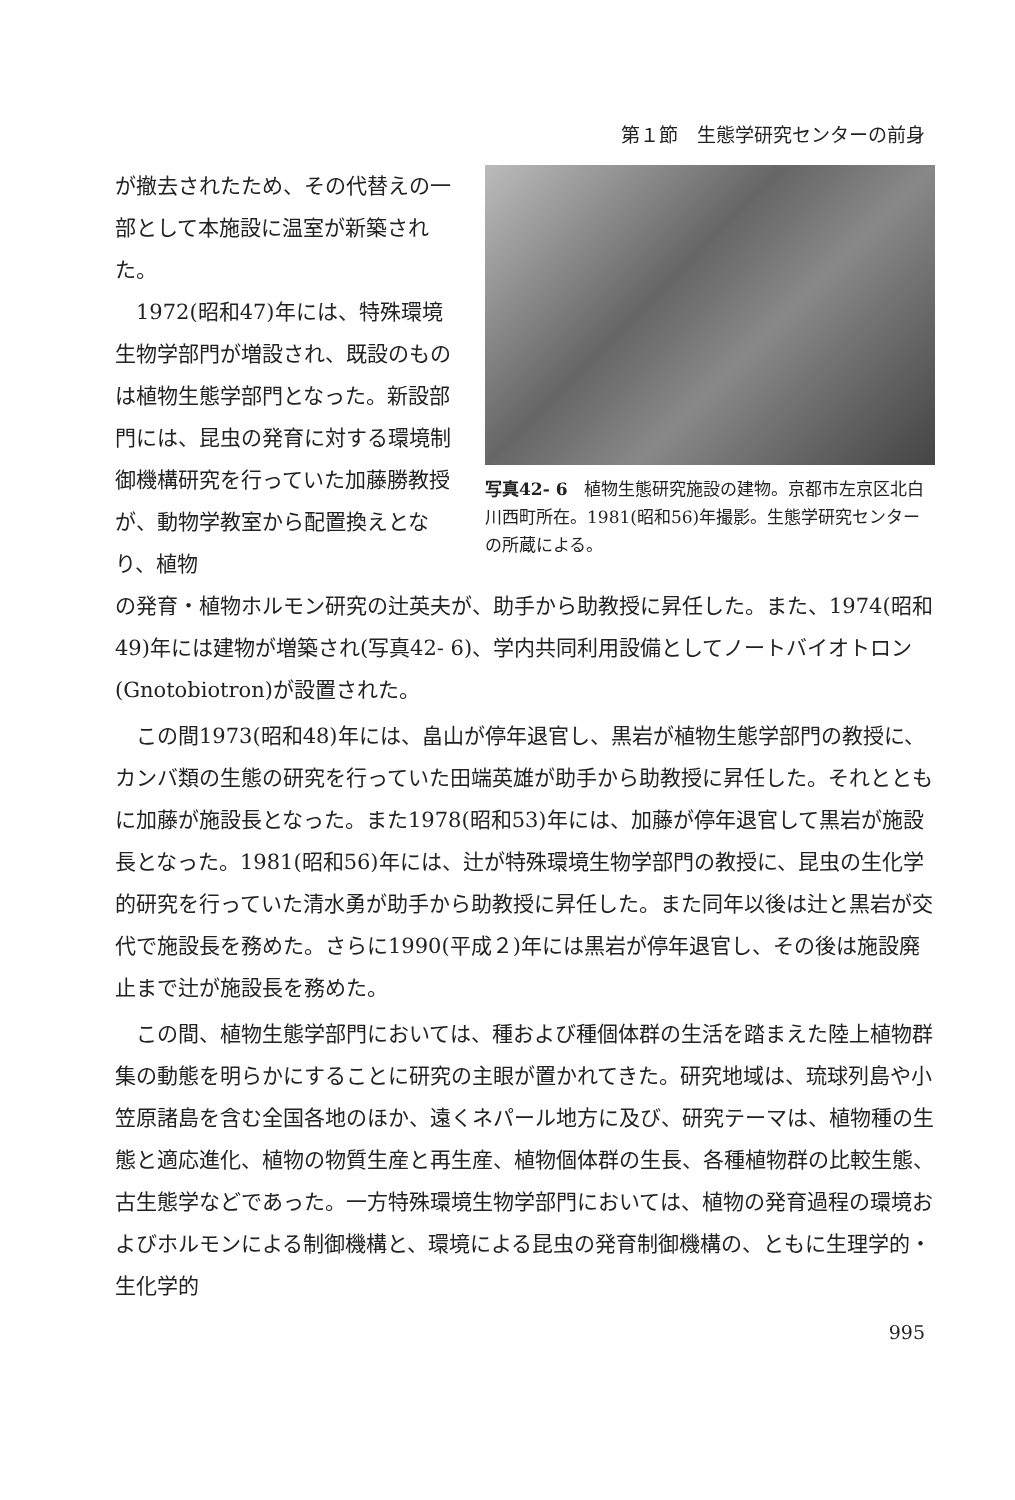第１節　生態学研究センターの前身
が撤去されたため、その代替えの一部として本施設に温室が新築された。
　1972(昭和47)年には、特殊環境生物学部門が増設され、既設のものは植物生態学部門となった。新設部門には、昆虫の発育に対する環境制御機構研究を行っていた加藤勝教授が、動物学教室から配置換えとなり、植物
写真42- 6　植物生態研究施設の建物。京都市左京区北白川西町所在。1981(昭和56)年撮影。生態学研究センターの所蔵による。
の発育・植物ホルモン研究の辻英夫が、助手から助教授に昇任した。また、1974(昭和49)年には建物が増築され(写真42- 6)、学内共同利用設備としてノートバイオトロン(Gnotobiotron)が設置された。
この間1973(昭和48)年には、畠山が停年退官し、黒岩が植物生態学部門の教授に、カンバ類の生態の研究を行っていた田端英雄が助手から助教授に昇任した。それとともに加藤が施設長となった。また1978(昭和53)年には、加藤が停年退官して黒岩が施設長となった。1981(昭和56)年には、辻が特殊環境生物学部門の教授に、昆虫の生化学的研究を行っていた清水勇が助手から助教授に昇任した。また同年以後は辻と黒岩が交代で施設長を務めた。さらに1990(平成２)年には黒岩が停年退官し、その後は施設廃止まで辻が施設長を務めた。
この間、植物生態学部門においては、種および種個体群の生活を踏まえた陸上植物群集の動態を明らかにすることに研究の主眼が置かれてきた。研究地域は、琉球列島や小笠原諸島を含む全国各地のほか、遠くネパール地方に及び、研究テーマは、植物種の生態と適応進化、植物の物質生産と再生産、植物個体群の生長、各種植物群の比較生態、古生態学などであった。一方特殊環境生物学部門においては、植物の発育過程の環境およびホルモンによる制御機構と、環境による昆虫の発育制御機構の、ともに生理学的・生化学的
995